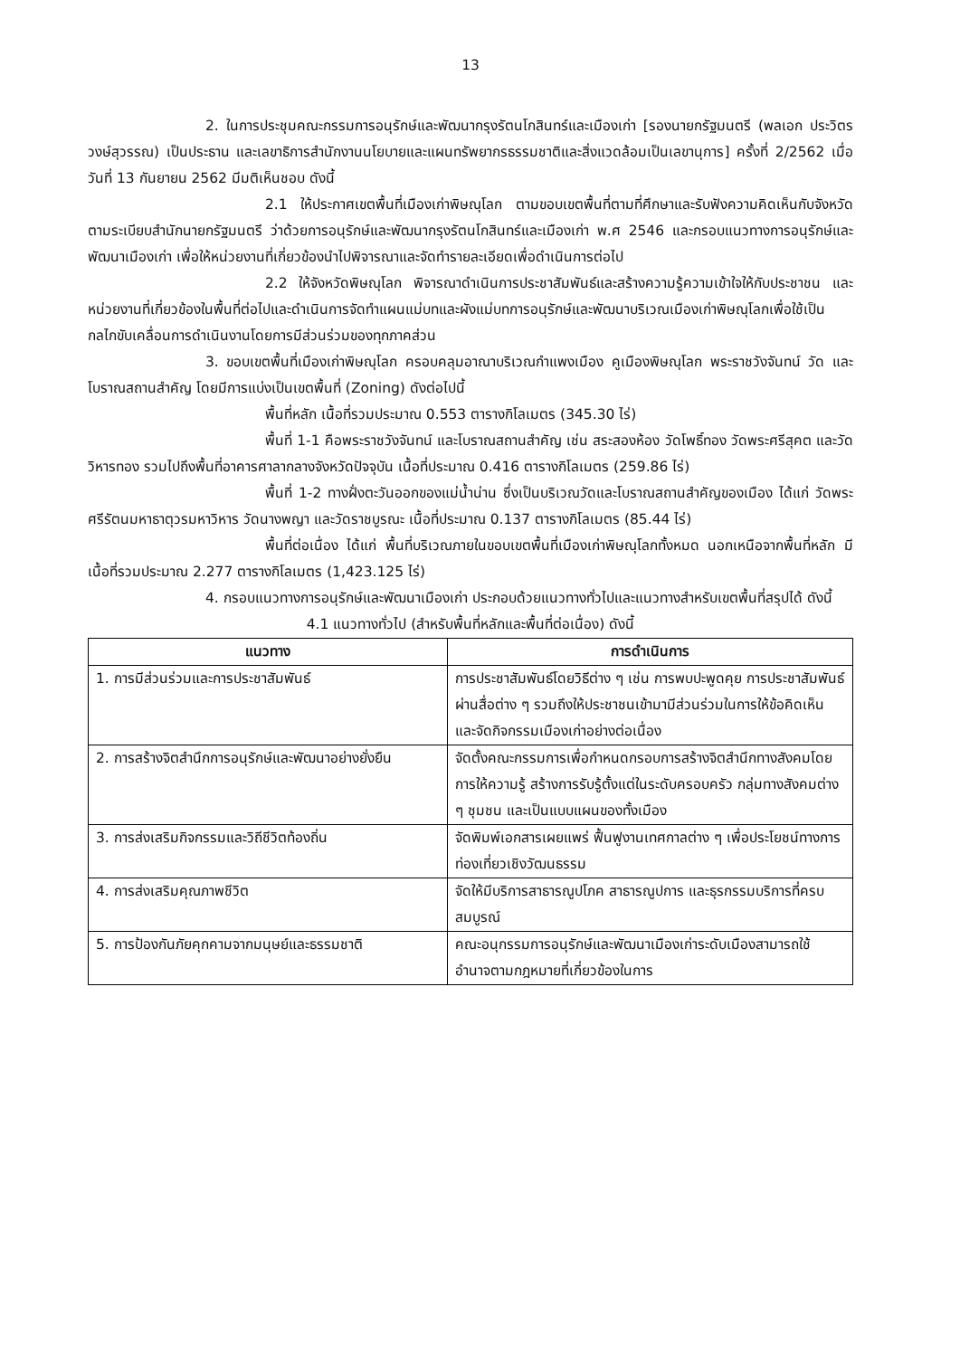13
2. ในการประชุมคณะกรรมการอนุรักษ์และพัฒนากรุงรัตนโกสินทร์และเมืองเก่า [รองนายกรัฐมนตรี (พลเอก ประวิตร วงษ์สุวรรณ) เป็นประธาน และเลขาธิการสำนักงานนโยบายและแผนทรัพยากรธรรมชาติและสิ่งแวดล้อมเป็นเลขานุการ] ครั้งที่ 2/2562 เมื่อวันที่ 13 กันยายน 2562 มีมติเห็นชอบ ดังนี้
2.1 ให้ประกาศเขตพื้นที่เมืองเก่าพิษณุโลก ตามขอบเขตพื้นที่ตามที่ศึกษาและรับฟังความคิดเห็นกับจังหวัด ตามระเบียบสำนักนายกรัฐมนตรี ว่าด้วยการอนุรักษ์และพัฒนากรุงรัตนโกสินทร์และเมืองเก่า พ.ศ 2546 และกรอบแนวทางการอนุรักษ์และพัฒนาเมืองเก่า เพื่อให้หน่วยงานที่เกี่ยวข้องนำไปพิจารณาและจัดทำรายละเอียดเพื่อดำเนินการต่อไป
2.2 ให้จังหวัดพิษณุโลก พิจารณาดำเนินการประชาสัมพันธ์และสร้างความรู้ความเข้าใจให้กับประชาชน และหน่วยงานที่เกี่ยวข้องในพื้นที่ต่อไปและดำเนินการจัดทำแผนแม่บทและผังแม่บทการอนุรักษ์และพัฒนาบริเวณเมืองเก่าพิษณุโลกเพื่อใช้เป็นกลไกขับเคลื่อนการดำเนินงานโดยการมีส่วนร่วมของทุกภาคส่วน
3. ขอบเขตพื้นที่เมืองเก่าพิษณุโลก ครอบคลุมอาณาบริเวณกำแพงเมือง คูเมืองพิษณุโลก พระราชวังจันทน์ วัด และโบราณสถานสำคัญ โดยมีการแบ่งเป็นเขตพื้นที่ (Zoning) ดังต่อไปนี้
พื้นที่หลัก เนื้อที่รวมประมาณ 0.553 ตารางกิโลเมตร (345.30 ไร่)
พื้นที่ 1-1 คือพระราชวังจันทน์ และโบราณสถานสำคัญ เช่น สระสองห้อง วัดโพธิ์ทอง วัดพระศรีสุคต และวัดวิหารทอง รวมไปถึงพื้นที่อาคารศาลากลางจังหวัดปัจจุบัน เนื้อที่ประมาณ 0.416 ตารางกิโลเมตร (259.86 ไร่)
พื้นที่ 1-2 ทางฝั่งตะวันออกของแม่น้ำน่าน ซึ่งเป็นบริเวณวัดและโบราณสถานสำคัญของเมือง ได้แก่ วัดพระศรีรัตนมหาธาตุวรมหาวิหาร วัดนางพญา และวัดราชบูรณะ เนื้อที่ประมาณ 0.137 ตารางกิโลเมตร (85.44 ไร่)
พื้นที่ต่อเนื่อง ได้แก่ พื้นที่บริเวณภายในขอบเขตพื้นที่เมืองเก่าพิษณุโลกทั้งหมด นอกเหนือจากพื้นที่หลัก มีเนื้อที่รวมประมาณ 2.277 ตารางกิโลเมตร (1,423.125 ไร่)
4. กรอบแนวทางการอนุรักษ์และพัฒนาเมืองเก่า ประกอบด้วยแนวทางทั่วไปและแนวทางสำหรับเขตพื้นที่สรุปได้ ดังนี้
4.1 แนวทางทั่วไป (สำหรับพื้นที่หลักและพื้นที่ต่อเนื่อง) ดังนี้
| แนวทาง | การดำเนินการ |
| --- | --- |
| 1. การมีส่วนร่วมและการประชาสัมพันธ์ | การประชาสัมพันธ์โดยวิธีต่าง ๆ เช่น การพบปะพูดคุย การประชาสัมพันธ์ผ่านสื่อต่าง ๆ รวมถึงให้ประชาชนเข้ามามีส่วนร่วมในการให้ข้อคิดเห็น และจัดกิจกรรมเมืองเก่าอย่างต่อเนื่อง |
| 2. การสร้างจิตสำนึกการอนุรักษ์และพัฒนาอย่างยั่งยืน | จัดตั้งคณะกรรมการเพื่อกำหนดกรอบการสร้างจิตสำนึกทางสังคมโดยการให้ความรู้ สร้างการรับรู้ตั้งแต่ในระดับครอบครัว กลุ่มทางสังคมต่าง ๆ ชุมชน และเป็นแบบแผนของทั้งเมือง |
| 3. การส่งเสริมกิจกรรมและวิถีชีวิตท้องถิ่น | จัดพิมพ์เอกสารเผยแพร่ ฟื้นฟูงานเทศกาลต่าง ๆ เพื่อประโยชน์ทางการท่องเที่ยวเชิงวัฒนธรรม |
| 4. การส่งเสริมคุณภาพชีวิต | จัดให้มีบริการสาธารณูปโภค สาธารณูปการ และธุรกรรมบริการที่ครบสมบูรณ์ |
| 5. การป้องกันภัยคุกคามจากมนุษย์และธรรมชาติ | คณะอนุกรรมการอนุรักษ์และพัฒนาเมืองเก่าระดับเมืองสามารถใช้อำนาจตามกฎหมายที่เกี่ยวข้องในการ |